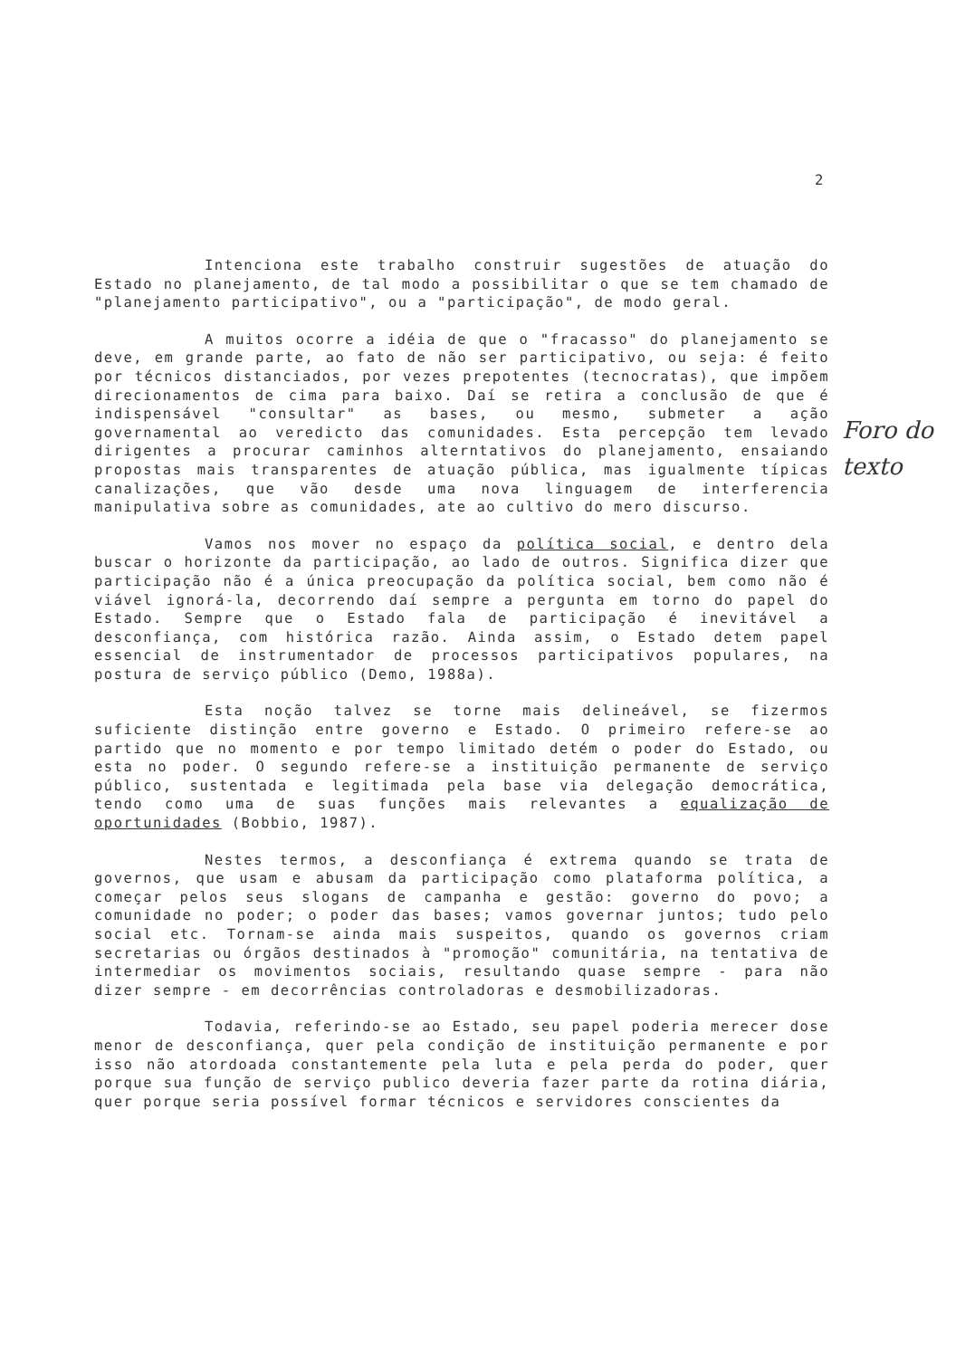2
Intenciona este trabalho construir sugestões de atuação do Estado no planejamento, de tal modo a possibilitar o que se tem chamado de "planejamento participativo", ou a "participação", de modo geral.
A muitos ocorre a idéia de que o "fracasso" do planejamento se deve, em grande parte, ao fato de não ser participativo, ou seja: é feito por técnicos distanciados, por vezes prepotentes (tecnocratas), que impõem direcionamentos de cima para baixo. Daí se retira a conclusão de que é indispensável "consultar" as bases, ou mesmo, submeter a ação governamental ao veredicto das comunidades. Esta percepção tem levado dirigentes a procurar caminhos alterntativos do planejamento, ensaiando propostas mais transparentes de atuação pública, mas igualmente típicas canalizações, que vão desde uma nova linguagem de interferencia manipulativa sobre as comunidades, ate ao cultivo do mero discurso.
Vamos nos mover no espaço da política social, e dentro dela buscar o horizonte da participação, ao lado de outros. Significa dizer que participação não é a única preocupação da política social, bem como não é viável ignorá-la, decorrendo daí sempre a pergunta em torno do papel do Estado. Sempre que o Estado fala de participação é inevitável a desconfiança, com histórica razão. Ainda assim, o Estado detem papel essencial de instrumentador de processos participativos populares, na postura de serviço público (Demo, 1988a).
Esta noção talvez se torne mais delineável, se fizermos suficiente distinção entre governo e Estado. O primeiro refere-se ao partido que no momento e por tempo limitado detém o poder do Estado, ou esta no poder. O segundo refere-se a instituição permanente de serviço público, sustentada e legitimada pela base via delegação democrática, tendo como uma de suas funções mais relevantes a equalização de oportunidades (Bobbio, 1987).
Nestes termos, a desconfiança é extrema quando se trata de governos, que usam e abusam da participação como plataforma política, a começar pelos seus slogans de campanha e gestão: governo do povo; a comunidade no poder; o poder das bases; vamos governar juntos; tudo pelo social etc. Tornam-se ainda mais suspeitos, quando os governos criam secretarias ou órgãos destinados à "promoção" comunitária, na tentativa de intermediar os movimentos sociais, resultando quase sempre - para não dizer sempre - em decorrências controladoras e desmobilizadoras.
Todavia, referindo-se ao Estado, seu papel poderia merecer dose menor de desconfiança, quer pela condição de instituição permanente e por isso não atordoada constantemente pela luta e pela perda do poder, quer porque sua função de serviço publico deveria fazer parte da rotina diária, quer porque seria possível formar técnicos e servidores conscientes da
Foro do
texto